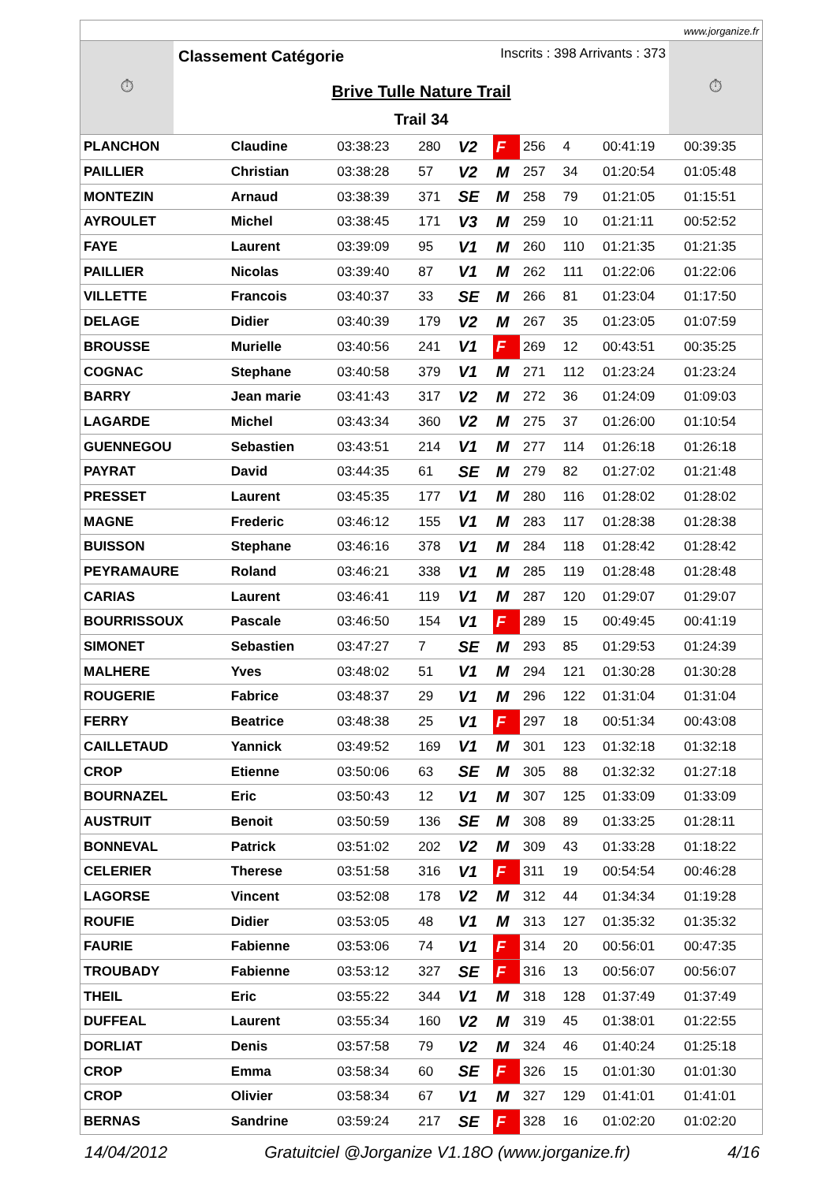www.jorganize.fr
⏱
Classement Catégorie Inscrits : 398 Arrivants : 373
Brive Tulle Nature Trail
Trail 34
⏱
| PLANCHON | Claudine | 03:38:23 | 280 | V2 | F | 256 | 4 | 00:41:19 | 00:39:35 |
| PAILLIER | Christian | 03:38:28 | 57 | V2 | M | 257 | 34 | 01:20:54 | 01:05:48 |
| MONTEZIN | Arnaud | 03:38:39 | 371 | SE | M | 258 | 79 | 01:21:05 | 01:15:51 |
| AYROULET | Michel | 03:38:45 | 171 | V3 | M | 259 | 10 | 01:21:11 | 00:52:52 |
| FAYE | Laurent | 03:39:09 | 95 | V1 | M | 260 | 110 | 01:21:35 | 01:21:35 |
| PAILLIER | Nicolas | 03:39:40 | 87 | V1 | M | 262 | 111 | 01:22:06 | 01:22:06 |
| VILLETTE | Francois | 03:40:37 | 33 | SE | M | 266 | 81 | 01:23:04 | 01:17:50 |
| DELAGE | Didier | 03:40:39 | 179 | V2 | M | 267 | 35 | 01:23:05 | 01:07:59 |
| BROUSSE | Murielle | 03:40:56 | 241 | V1 | F | 269 | 12 | 00:43:51 | 00:35:25 |
| COGNAC | Stephane | 03:40:58 | 379 | V1 | M | 271 | 112 | 01:23:24 | 01:23:24 |
| BARRY | Jean marie | 03:41:43 | 317 | V2 | M | 272 | 36 | 01:24:09 | 01:09:03 |
| LAGARDE | Michel | 03:43:34 | 360 | V2 | M | 275 | 37 | 01:26:00 | 01:10:54 |
| GUENNEGOU | Sebastien | 03:43:51 | 214 | V1 | M | 277 | 114 | 01:26:18 | 01:26:18 |
| PAYRAT | David | 03:44:35 | 61 | SE | M | 279 | 82 | 01:27:02 | 01:21:48 |
| PRESSET | Laurent | 03:45:35 | 177 | V1 | M | 280 | 116 | 01:28:02 | 01:28:02 |
| MAGNE | Frederic | 03:46:12 | 155 | V1 | M | 283 | 117 | 01:28:38 | 01:28:38 |
| BUISSON | Stephane | 03:46:16 | 378 | V1 | M | 284 | 118 | 01:28:42 | 01:28:42 |
| PEYRAMAURE | Roland | 03:46:21 | 338 | V1 | M | 285 | 119 | 01:28:48 | 01:28:48 |
| CARIAS | Laurent | 03:46:41 | 119 | V1 | M | 287 | 120 | 01:29:07 | 01:29:07 |
| BOURRISSOUX | Pascale | 03:46:50 | 154 | V1 | F | 289 | 15 | 00:49:45 | 00:41:19 |
| SIMONET | Sebastien | 03:47:27 | 7 | SE | M | 293 | 85 | 01:29:53 | 01:24:39 |
| MALHERE | Yves | 03:48:02 | 51 | V1 | M | 294 | 121 | 01:30:28 | 01:30:28 |
| ROUGERIE | Fabrice | 03:48:37 | 29 | V1 | M | 296 | 122 | 01:31:04 | 01:31:04 |
| FERRY | Beatrice | 03:48:38 | 25 | V1 | F | 297 | 18 | 00:51:34 | 00:43:08 |
| CAILLETAUD | Yannick | 03:49:52 | 169 | V1 | M | 301 | 123 | 01:32:18 | 01:32:18 |
| CROP | Etienne | 03:50:06 | 63 | SE | M | 305 | 88 | 01:32:32 | 01:27:18 |
| BOURNAZEL | Eric | 03:50:43 | 12 | V1 | M | 307 | 125 | 01:33:09 | 01:33:09 |
| AUSTRUIT | Benoit | 03:50:59 | 136 | SE | M | 308 | 89 | 01:33:25 | 01:28:11 |
| BONNEVAL | Patrick | 03:51:02 | 202 | V2 | M | 309 | 43 | 01:33:28 | 01:18:22 |
| CELERIER | Therese | 03:51:58 | 316 | V1 | F | 311 | 19 | 00:54:54 | 00:46:28 |
| LAGORSE | Vincent | 03:52:08 | 178 | V2 | M | 312 | 44 | 01:34:34 | 01:19:28 |
| ROUFIE | Didier | 03:53:05 | 48 | V1 | M | 313 | 127 | 01:35:32 | 01:35:32 |
| FAURIE | Fabienne | 03:53:06 | 74 | V1 | F | 314 | 20 | 00:56:01 | 00:47:35 |
| TROUBADY | Fabienne | 03:53:12 | 327 | SE | F | 316 | 13 | 00:56:07 | 00:56:07 |
| THEIL | Eric | 03:55:22 | 344 | V1 | M | 318 | 128 | 01:37:49 | 01:37:49 |
| DUFFEAL | Laurent | 03:55:34 | 160 | V2 | M | 319 | 45 | 01:38:01 | 01:22:55 |
| DORLIAT | Denis | 03:57:58 | 79 | V2 | M | 324 | 46 | 01:40:24 | 01:25:18 |
| CROP | Emma | 03:58:34 | 60 | SE | F | 326 | 15 | 01:01:30 | 01:01:30 |
| CROP | Olivier | 03:58:34 | 67 | V1 | M | 327 | 129 | 01:41:01 | 01:41:01 |
| BERNAS | Sandrine | 03:59:24 | 217 | SE | F | 328 | 16 | 01:02:20 | 01:02:20 |
14/04/2012 Gratuitciel @Jorganize V1.18O (www.jorganize.fr) 4/16